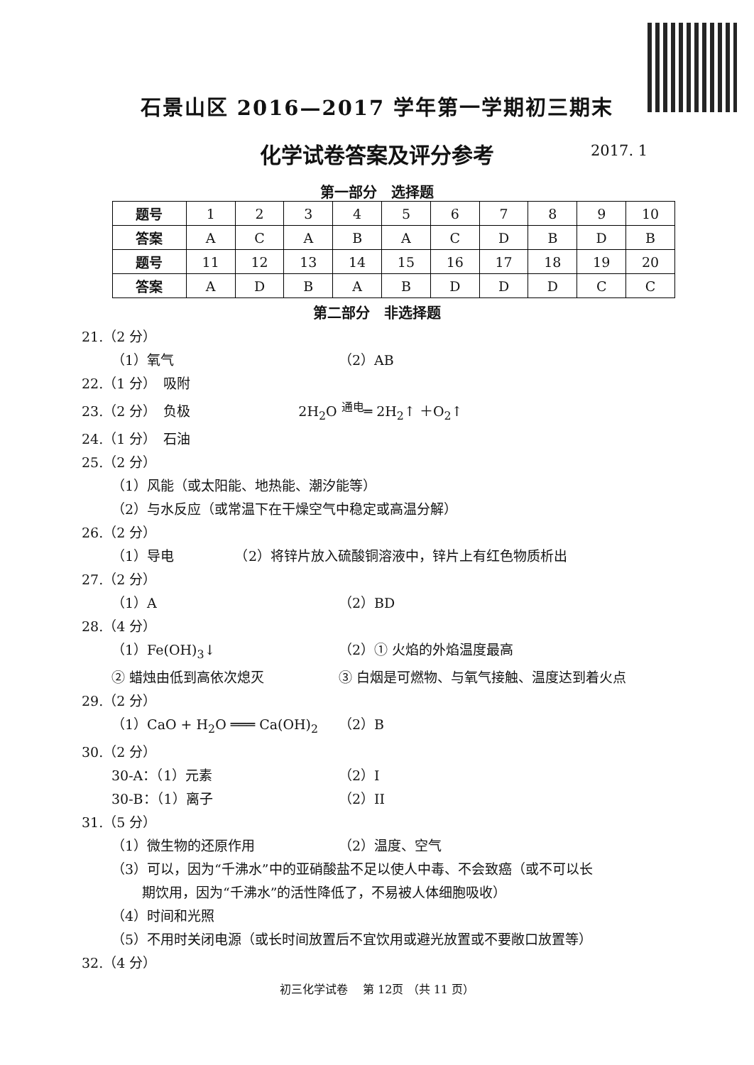石景山区 2016—2017 学年第一学期初三期末
化学试卷答案及评分参考 2017. 1
第一部分　选择题
| 题号 | 1 | 2 | 3 | 4 | 5 | 6 | 7 | 8 | 9 | 10 |
| 答案 | A | C | A | B | A | C | D | B | D | B |
| 题号 | 11 | 12 | 13 | 14 | 15 | 16 | 17 | 18 | 19 | 20 |
| 答案 | A | D | B | A | B | D | D | D | C | C |
第二部分　非选择题
21.（2 分）
（1）氧气 （2）AB
22.（1 分）　吸附
23.（2 分）　负极　　　　　　　　2H<sub>2</sub>O <sup>通电</sup>═ 2H<sub>2</sub>↑ ＋O<sub>2</sub>↑
24.（1 分）　石油
25.（2 分）
（1）风能（或太阳能、地热能、潮汐能等）
（2）与水反应（或常温下在干燥空气中稳定或高温分解）
26.（2 分）
（1）导电　　　　　（2）将锌片放入硫酸铜溶液中，锌片上有红色物质析出
27.（2 分）
（1）A （2）BD
28.（4 分）
（1）Fe(OH)<sub>3</sub>↓ （2）① 火焰的外焰温度最高
② 蜡烛由低到高依次熄灭 ③ 白烟是可燃物、与氧气接触、温度达到着火点
29.（2 分）
（1）CaO + H<sub>2</sub>O ═══ Ca(OH)<sub>2</sub> （2）B
30.（2 分）
30-A：（1）元素 （2）I
30-B：（1）离子 （2）II
31.（5 分）
（1）微生物的还原作用 （2）温度、空气
（3）可以，因为“千沸水”中的亚硝酸盐不足以使人中毒、不会致癌（或不可以长
期饮用，因为“千沸水”的活性降低了，不易被人体细胞吸收）
（4）时间和光照
（5）不用时关闭电源（或长时间放置后不宜饮用或避光放置或不要敞口放置等）
32.（4 分）
初三化学试卷　 第 12页 （共 11 页）